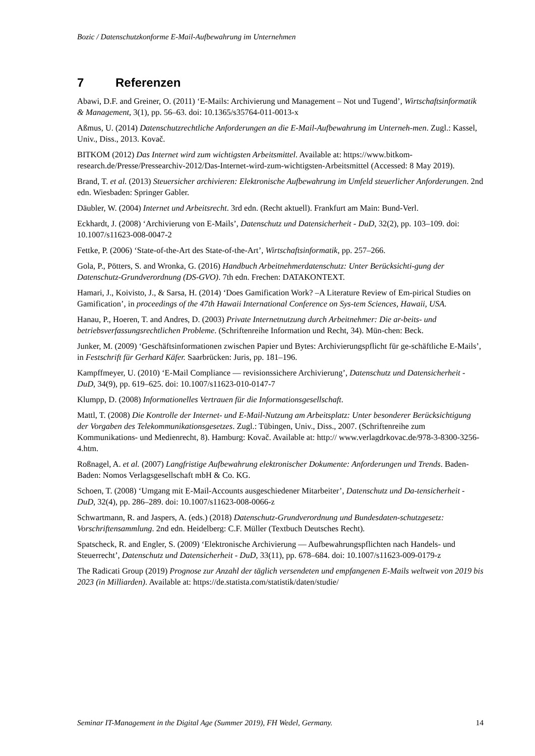Bozic / Datenschutzkonforme E-Mail-Aufbewahrung im Unternehmen
7 Referenzen
Abawi, D.F. and Greiner, O. (2011) ‘E-Mails: Archivierung und Management – Not und Tugend’, Wirtschaftsinformatik & Management, 3(1), pp. 56–63. doi: 10.1365/s35764-011-0013-x
Aßmus, U. (2014) Datenschutzrechtliche Anforderungen an die E-Mail-Aufbewahrung im Unterneh-men. Zugl.: Kassel, Univ., Diss., 2013. Kovač.
BITKOM (2012) Das Internet wird zum wichtigsten Arbeitsmittel. Available at: https://www.bitkom-research.de/Presse/Pressearchiv-2012/Das-Internet-wird-zum-wichtigsten-Arbeitsmittel (Accessed: 8 May 2019).
Brand, T. et al. (2013) Steuersicher archivieren: Elektronische Aufbewahrung im Umfeld steuerlicher Anforderungen. 2nd edn. Wiesbaden: Springer Gabler.
Däubler, W. (2004) Internet und Arbeitsrecht. 3rd edn. (Recht aktuell). Frankfurt am Main: Bund-Verl.
Eckhardt, J. (2008) ‘Archivierung von E-Mails’, Datenschutz und Datensicherheit - DuD, 32(2), pp. 103–109. doi: 10.1007/s11623-008-0047-2
Fettke, P. (2006) ‘State-of-the-Art des State-of-the-Art’, Wirtschaftsinformatik, pp. 257–266.
Gola, P., Pötters, S. and Wronka, G. (2016) Handbuch Arbeitnehmerdatenschutz: Unter Berücksichti-gung der Datenschutz-Grundverordnung (DS-GVO). 7th edn. Frechen: DATAKONTEXT.
Hamari, J., Koivisto, J., & Sarsa, H. (2014) ‘Does Gamification Work? –A Literature Review of Em-pirical Studies on Gamification’, in proceedings of the 47th Hawaii International Conference on Sys-tem Sciences, Hawaii, USA.
Hanau, P., Hoeren, T. and Andres, D. (2003) Private Internetnutzung durch Arbeitnehmer: Die ar-beits- und betriebsverfassungsrechtlichen Probleme. (Schriftenreihe Information und Recht, 34). Mün-chen: Beck.
Junker, M. (2009) ‘Geschäftsinformationen zwischen Papier und Bytes: Archivierungspflicht für ge-schäftliche E-Mails’, in Festschrift für Gerhard Käfer. Saarbrücken: Juris, pp. 181–196.
Kampffmeyer, U. (2010) ‘E-Mail Compliance — revisionssichere Archivierung’, Datenschutz und Datensicherheit - DuD, 34(9), pp. 619–625. doi: 10.1007/s11623-010-0147-7
Klumpp, D. (2008) Informationelles Vertrauen für die Informationsgesellschaft.
Mattl, T. (2008) Die Kontrolle der Internet- und E-Mail-Nutzung am Arbeitsplatz: Unter besonderer Berücksichtigung der Vorgaben des Telekommunikationsgesetzes. Zugl.: Tübingen, Univ., Diss., 2007. (Schriftenreihe zum Kommunikations- und Medienrecht, 8). Hamburg: Kovač. Available at: http:// www.verlagdrkovac.de/978-3-8300-3256-4.htm.
Roßnagel, A. et al. (2007) Langfristige Aufbewahrung elektronischer Dokumente: Anforderungen und Trends. Baden-Baden: Nomos Verlagsgesellschaft mbH & Co. KG.
Schoen, T. (2008) ‘Umgang mit E-Mail-Accounts ausgeschiedener Mitarbeiter’, Datenschutz und Da-tensicherheit - DuD, 32(4), pp. 286–289. doi: 10.1007/s11623-008-0066-z
Schwartmann, R. and Jaspers, A. (eds.) (2018) Datenschutz-Grundverordnung und Bundesdaten-schutzgesetz: Vorschriftensammlung. 2nd edn. Heidelberg: C.F. Müller (Textbuch Deutsches Recht).
Spatscheck, R. and Engler, S. (2009) ‘Elektronische Archivierung — Aufbewahrungspflichten nach Handels- und Steuerrecht’, Datenschutz und Datensicherheit - DuD, 33(11), pp. 678–684. doi: 10.1007/s11623-009-0179-z
The Radicati Group (2019) Prognose zur Anzahl der täglich versendeten und empfangenen E-Mails weltweit von 2019 bis 2023 (in Milliarden). Available at: https://de.statista.com/statistik/daten/studie/
Seminar IT-Management in the Digital Age (Summer 2019), FH Wedel, Germany. 14